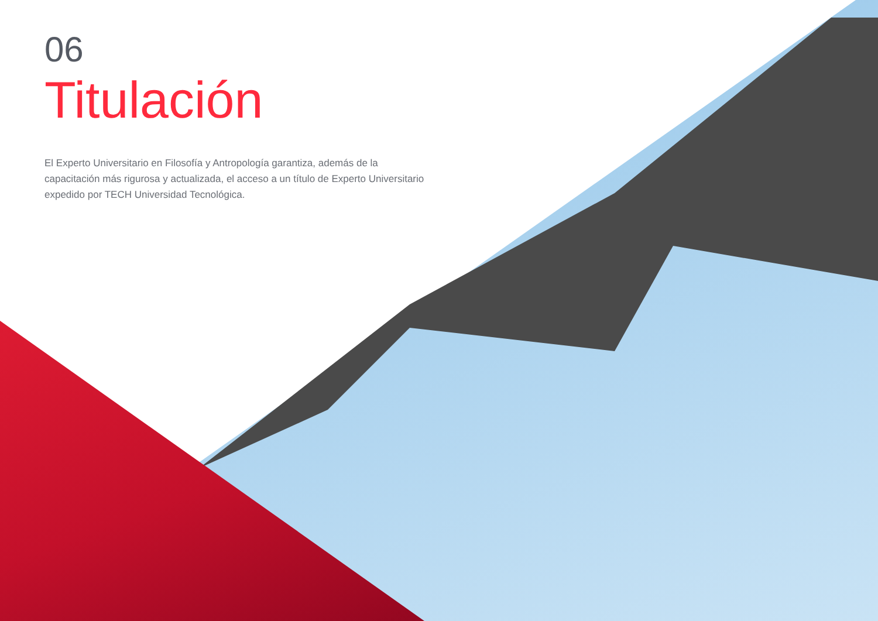06
Titulación
El Experto Universitario en Filosofía y Antropología garantiza, además de la capacitación más rigurosa y actualizada, el acceso a un título de Experto Universitario expedido por TECH Universidad Tecnológica.